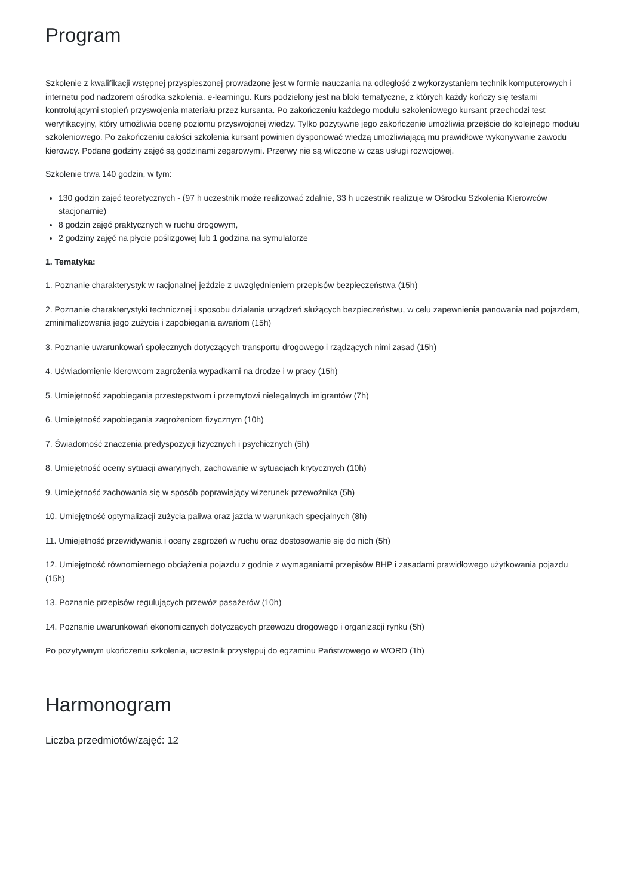Program
Szkolenie z kwalifikacji wstępnej przyspieszonej prowadzone jest w formie nauczania na odległość z wykorzystaniem technik komputerowych i internetu pod nadzorem ośrodka szkolenia. e-learningu. Kurs podzielony jest na bloki tematyczne, z których każdy kończy się testami kontrolującymi stopień przyswojenia materiału przez kursanta. Po zakończeniu każdego modułu szkoleniowego kursant przechodzi test weryfikacyjny, który umożliwia ocenę poziomu przyswojonej wiedzy. Tylko pozytywne jego zakończenie umożliwia przejście do kolejnego modułu szkoleniowego. Po zakończeniu całości szkolenia kursant powinien dysponować wiedzą umożliwiającą mu prawidłowe wykonywanie zawodu kierowcy. Podane godziny zajęć są godzinami zegarowymi. Przerwy nie są wliczone w czas usługi rozwojowej.
Szkolenie trwa 140 godzin, w tym:
130 godzin zajęć teoretycznych - (97 h uczestnik może realizować zdalnie, 33 h uczestnik realizuje w Ośrodku Szkolenia Kierowców stacjonarnie)
8 godzin zajęć praktycznych w ruchu drogowym,
2 godziny zajęć na płycie poślizgowej lub 1 godzina na symulatorze
1. Tematyka:
1. Poznanie charakterystyk w racjonalnej jeździe z uwzględnieniem przepisów bezpieczeństwa (15h)
2. Poznanie charakterystyki technicznej i sposobu działania urządzeń służących bezpieczeństwu, w celu zapewnienia panowania nad pojazdem, zminimalizowania jego zużycia i zapobiegania awariom (15h)
3. Poznanie uwarunkowań społecznych dotyczących transportu drogowego i rządzących nimi zasad (15h)
4. Uświadomienie kierowcom zagrożenia wypadkami na drodze i w pracy (15h)
5. Umiejętność zapobiegania przestępstwom i przemytowi nielegalnych imigrantów (7h)
6. Umiejętność zapobiegania zagrożeniom fizycznym (10h)
7. Świadomość znaczenia predyspozycji fizycznych i psychicznych (5h)
8. Umiejętność oceny sytuacji awaryjnych, zachowanie w sytuacjach krytycznych (10h)
9. Umiejętność zachowania się w sposób poprawiający wizerunek przewoźnika (5h)
10. Umiejętność optymalizacji zużycia paliwa oraz jazda w warunkach specjalnych (8h)
11. Umiejętność przewidywania i oceny zagrożeń w ruchu oraz dostosowanie się do nich (5h)
12. Umiejętność równomiernego obciążenia pojazdu z godnie z wymaganiami przepisów BHP i zasadami prawidłowego użytkowania pojazdu (15h)
13. Poznanie przepisów regulujących przewóz pasażerów (10h)
14. Poznanie uwarunkowań ekonomicznych dotyczących przewozu drogowego i organizacji rynku (5h)
Po pozytywnym ukończeniu szkolenia, uczestnik przystępuj do egzaminu Państwowego w WORD (1h)
Harmonogram
Liczba przedmiotów/zajęć: 12